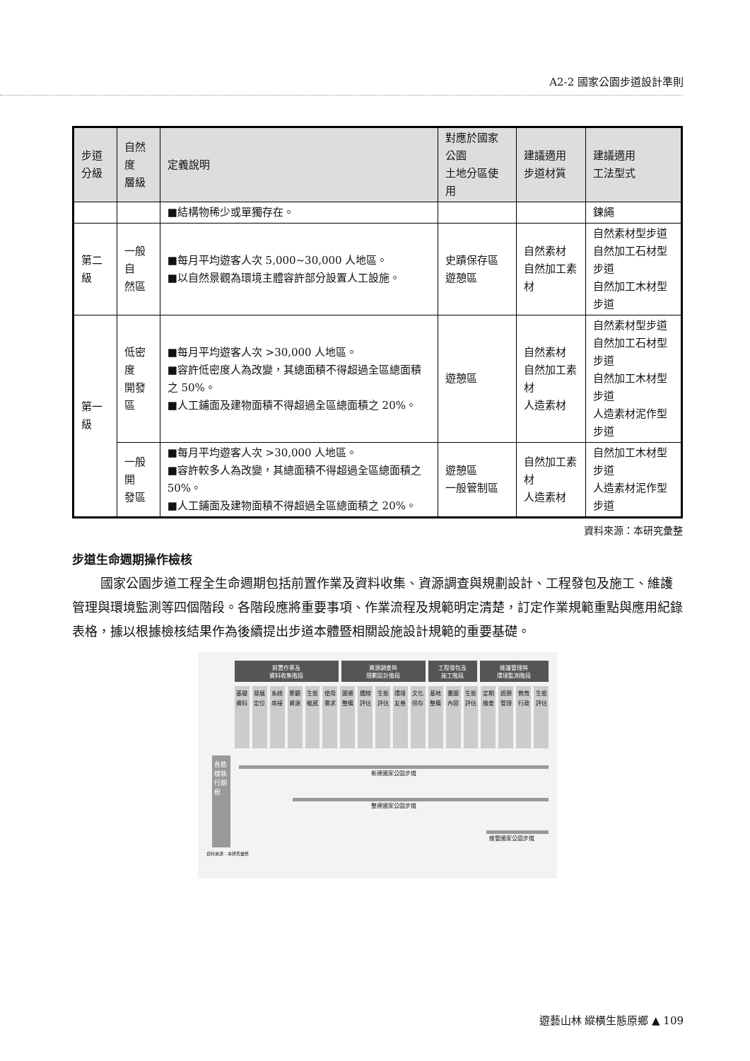A2-2 國家公園步道設計準則
| 步道 分級 | 自然度 層級 | 定義說明 | 對應於國家公園 土地分區使用 | 建議適用 步道材質 | 建議適用 工法型式 |
| --- | --- | --- | --- | --- | --- |
| | | ■結構物稀少或單獨存在。 | | | 鍊繩 |
| 第二級 | 一般自 然區 | ■每月平均遊客人次 5,000~30,000 人地區。 ■以自然景觀為環境主體容許部分設置人工設施。 | 史蹟保存區 遊憩區 | 自然素材 自然加工素材 | 自然素材型步道 自然加工石材型步道 自然加工木材型步道 |
| 第一級 | 低密度 開發區 | ■每月平均遊客人次 >30,000 人地區。 ■容許低密度人為改變，其總面積不得超過全區總面積之 50%。 ■人工鋪面及建物面積不得超過全區總面積之 20%。 | 遊憩區 | 自然素材 自然加工素材 人造素材 | 自然素材型步道 自然加工石材型步道 自然加工木材型步道 人造素材泥作型步道 |
| | 一般開 發區 | ■每月平均遊客人次 >30,000 人地區。 ■容許較多人為改變，其總面積不得超過全區總面積之 50%。 ■人工鋪面及建物面積不得超過全區總面積之 20%。 | 遊憩區 一般管制區 | 自然加工素材 人造素材 | 自然加工木材型步道 人造素材泥作型步道 |
資料來源：本研究彙整
步道生命週期操作檢核
國家公園步道工程全生命週期包括前置作業及資料收集、資源調查與規劃設計、工程發包及施工、維護管理與環境監測等四個階段。各階段應將重要事項、作業流程及規範明定清楚，訂定作業規範重點與應用紀錄表格，據以根據檢核結果作為後續提出步道本體暨相關設施設計規範的重要基礎。
前置作業及
資料收集階段
資源調查與
規劃設計階段
工程發包及
施工階段
維護管理與
環境監測階段
基礎資料
發展定位
系統串接
景觀資源
生態敏感
使用需求
圖資整備
選線評估
生態評估
環境友善
文化保存
基地整備
書圖內容
生態評估
定期檢查
遊憩管理
教育行政
生態評估
各態樣執行期程
新建國家公園步道
整建國家公園步道
維管國家公園步道
資料來源：本研究彙整
遊藝山林 縱橫生態原鄉 ▲ 109